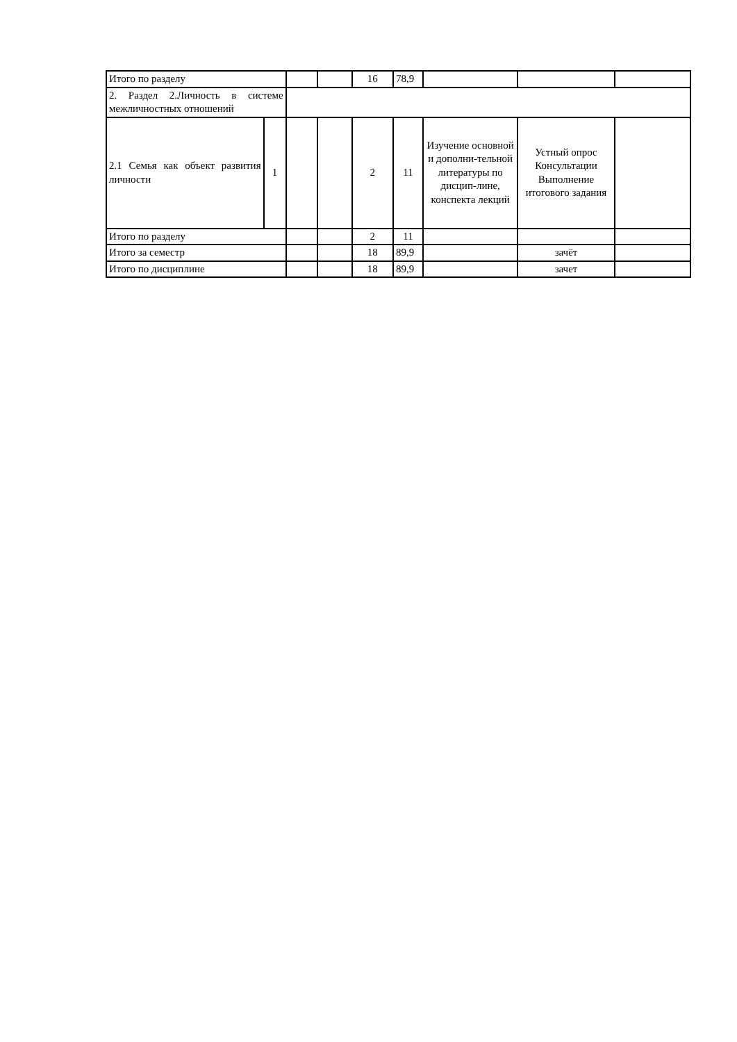| Итого по разделу | | | | 16 | 78,9 | | | |
| 2. Раздел 2.Личность в системе межличностных отношений | | | | | | | | |
| 2.1 Семья как объект развития личности | 1 | | | 2 | 11 | Изучение основной и дополни-тельной литературы по дисцип-лине, конспекта лекций | Устный опрос Консультации Выполнение итогового задания | |
| Итого по разделу | | | | 2 | 11 | | | |
| Итого за семестр | | | | 18 | 89,9 | | зачёт | |
| Итого по дисциплине | | | | 18 | 89,9 | | зачет | |